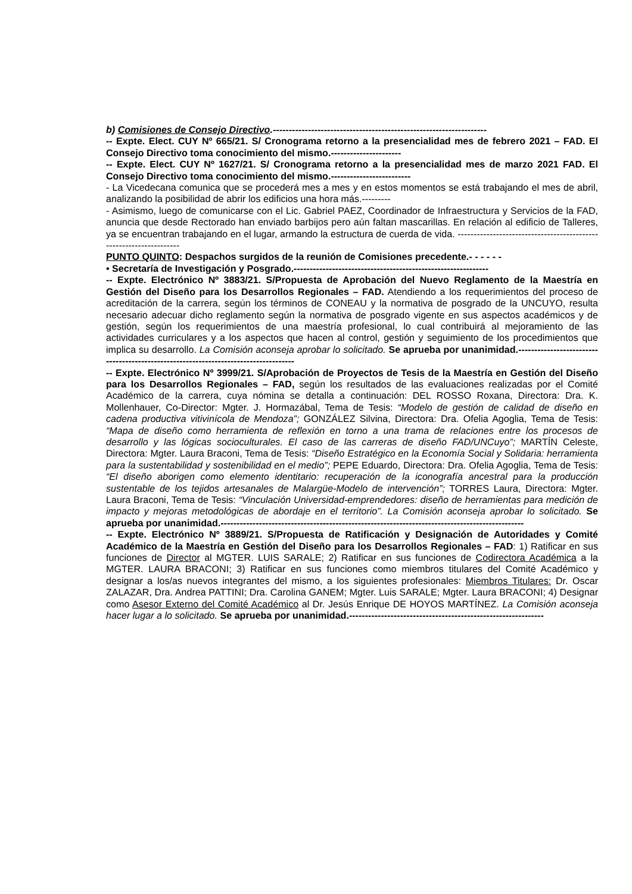b) Comisiones de Consejo Directivo.-------------------------------------------------------------------
-- Expte. Elect. CUY Nº 665/21. S/ Cronograma retorno a la presencialidad mes de febrero 2021 – FAD. El Consejo Directivo toma conocimiento del mismo.----------------------
-- Expte. Elect. CUY Nº 1627/21. S/ Cronograma retorno a la presencialidad mes de marzo 2021 FAD. El Consejo Directivo toma conocimiento del mismo.-------------------------
- La Vicedecana comunica que se procederá mes a mes y en estos momentos se está trabajando el mes de abril, analizando la posibilidad de abrir los edificios una hora más.---------
- Asimismo, luego de comunicarse con el Lic. Gabriel PAEZ, Coordinador de Infraestructura y Servicios de la FAD, anuncia que desde Rectorado han enviado barbijos pero aún faltan mascarillas. En relación al edificio de Talleres, ya se encuentran trabajando en el lugar, armando la estructura de cuerda de vida. -------------------------------------------------------------------
PUNTO QUINTO: Despachos surgidos de la reunión de Comisiones precedente.- - - - - -
• Secretaría de Investigación y Posgrado.-------------------------------------------------------------
-- Expte. Electrónico Nº 3883/21. S/Propuesta de Aprobación del Nuevo Reglamento de la Maestría en Gestión del Diseño para los Desarrollos Regionales – FAD. Atendiendo a los requerimientos del proceso de acreditación de la carrera, según los términos de CONEAU y la normativa de posgrado de la UNCUYO, resulta necesario adecuar dicho reglamento según la normativa de posgrado vigente en sus aspectos académicos y de gestión, según los requerimientos de una maestría profesional, lo cual contribuirá al mejoramiento de las actividades curriculares y a los aspectos que hacen al control, gestión y seguimiento de los procedimientos que implica su desarrollo. La Comisión aconseja aprobar lo solicitado. Se aprueba por unanimidad.------------------------------------------------------------------------------------
-- Expte. Electrónico Nº 3999/21. S/Aprobación de Proyectos de Tesis de la Maestría en Gestión del Diseño para los Desarrollos Regionales – FAD, según los resultados de las evaluaciones realizadas por el Comité Académico de la carrera, cuya nómina se detalla a continuación: DEL ROSSO Roxana, Directora: Dra. K. Mollenhauer, Co-Director: Mgter. J. Hormazábal, Tema de Tesis: “Modelo de gestión de calidad de diseño en cadena productiva vitivinícola de Mendoza”; GONZÁLEZ Silvina, Directora: Dra. Ofelia Agoglia, Tema de Tesis: “Mapa de diseño como herramienta de reflexión en torno a una trama de relaciones entre los procesos de desarrollo y las lógicas socioculturales. El caso de las carreras de diseño FAD/UNCuyo”; MARTÍN Celeste, Directora: Mgter. Laura Braconi, Tema de Tesis: “Diseño Estratégico en la Economía Social y Solidaria: herramienta para la sustentabilidad y sostenibilidad en el medio”; PEPE Eduardo, Directora: Dra. Ofelia Agoglia, Tema de Tesis: “El diseño aborigen como elemento identitario: recuperación de la iconografía ancestral para la producción sustentable de los tejidos artesanales de Malargüe-Modelo de intervención”; TORRES Laura, Directora: Mgter. Laura Braconi, Tema de Tesis: “Vinculación Universidad-emprendedores: diseño de herramientas para medición de impacto y mejoras metodológicas de abordaje en el territorio”. La Comisión aconseja aprobar lo solicitado. Se aprueba por unanimidad.-----------------------------------------------------------------------------------------------
-- Expte. Electrónico Nº 3889/21. S/Propuesta de Ratificación y Designación de Autoridades y Comité Académico de la Maestría en Gestión del Diseño para los Desarrollos Regionales – FAD: 1) Ratificar en sus funciones de Director al MGTER. LUIS SARALE; 2) Ratificar en sus funciones de Codirectora Académica a la MGTER. LAURA BRACONI; 3) Ratificar en sus funciones como miembros titulares del Comité Académico y designar a los/as nuevos integrantes del mismo, a los siguientes profesionales: Miembros Titulares: Dr. Oscar ZALAZAR, Dra. Andrea PATTINI; Dra. Carolina GANEM; Mgter. Luis SARALE; Mgter. Laura BRACONI; 4) Designar como Asesor Externo del Comité Académico al Dr. Jesús Enrique DE HOYOS MARTÍNEZ. La Comisión aconseja hacer lugar a lo solicitado. Se aprueba por unanimidad.-------------------------------------------------------------